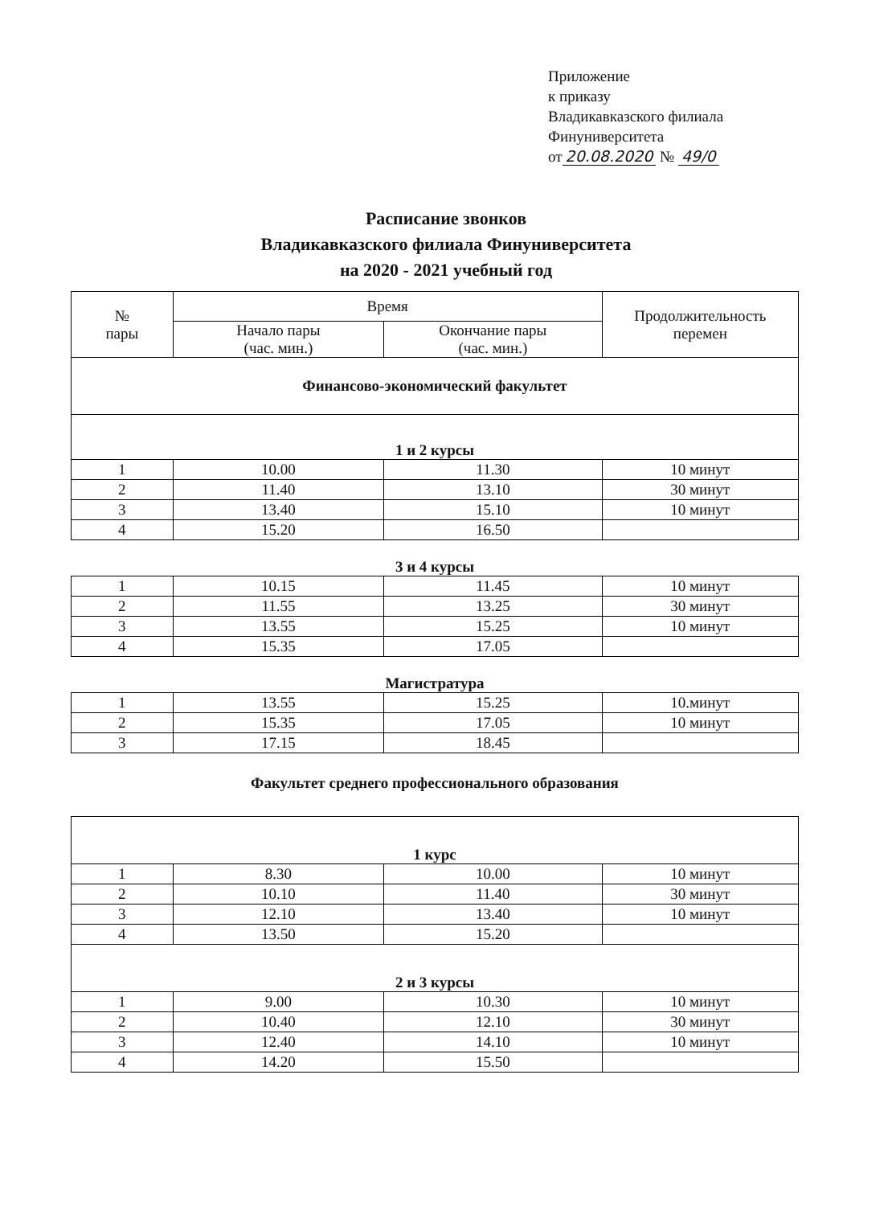Приложение
к приказу
Владикавказского филиала
Финуниверситета
от 20.08.2020 № 49/0
Расписание звонков
Владикавказского филиала Финуниверситета
на 2020 - 2021 учебный год
| № пары | Время | | Продолжительность перемен |
| --- | --- | --- | --- |
| | Начало пары (час. мин.) | Окончание пары (час. мин.) | |
| Финансово-экономический факультет | | | |
| 1 и 2 курсы | | | |
| 1 | 10.00 | 11.30 | 10 минут |
| 2 | 11.40 | 13.10 | 30 минут |
| 3 | 13.40 | 15.10 | 10 минут |
| 4 | 15.20 | 16.50 | |
3 и 4 курсы
| 1 | 10.15 | 11.45 | 10 минут |
| 2 | 11.55 | 13.25 | 30 минут |
| 3 | 13.55 | 15.25 | 10 минут |
| 4 | 15.35 | 17.05 | |
Магистратура
| 1 | 13.55 | 15.25 | 10.минут |
| 2 | 15.35 | 17.05 | 10 минут |
| 3 | 17.15 | 18.45 | |
Факультет среднего профессионального образования
| 1 курс | | | |
| 1 | 8.30 | 10.00 | 10 минут |
| 2 | 10.10 | 11.40 | 30 минут |
| 3 | 12.10 | 13.40 | 10 минут |
| 4 | 13.50 | 15.20 | |
| 2 и 3 курсы | | | |
| 1 | 9.00 | 10.30 | 10 минут |
| 2 | 10.40 | 12.10 | 30 минут |
| 3 | 12.40 | 14.10 | 10 минут |
| 4 | 14.20 | 15.50 | |